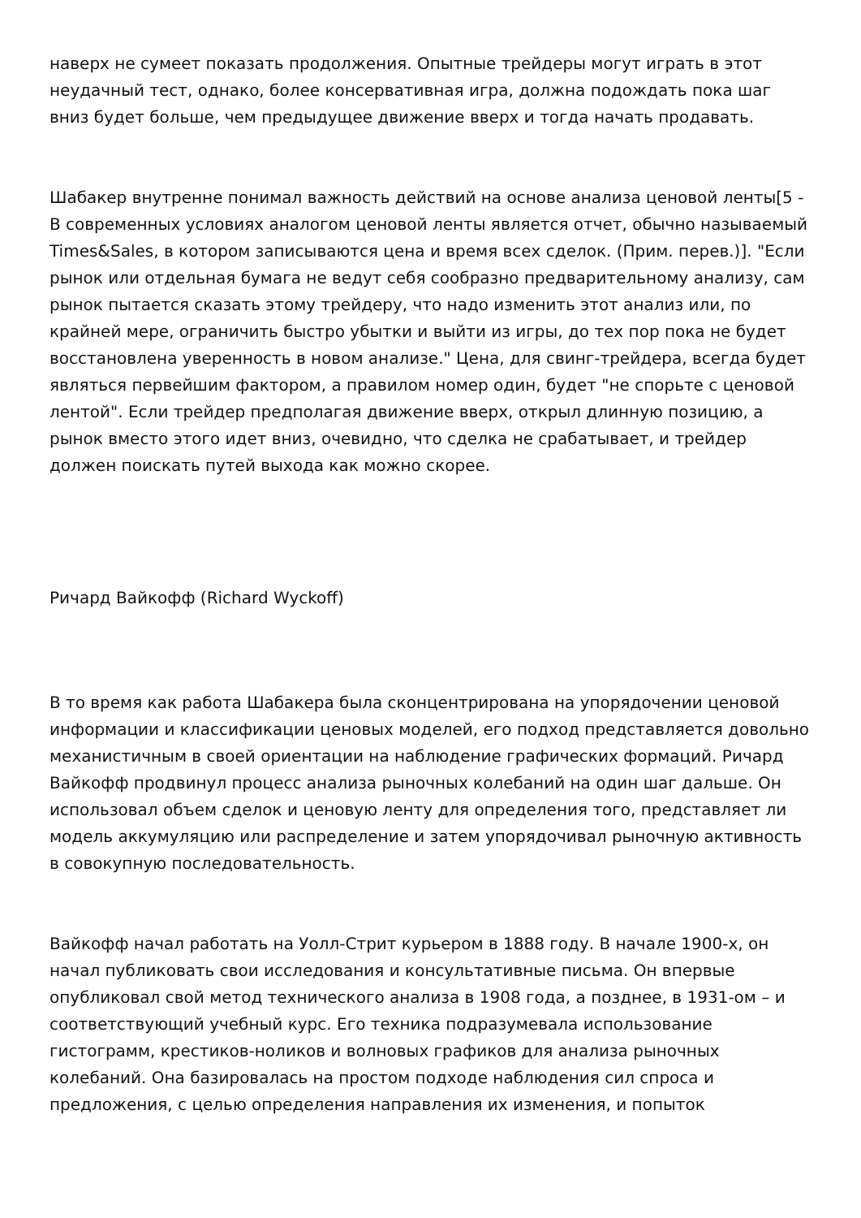наверх не сумеет показать продолжения. Опытные трейдеры могут играть в этот неудачный тест, однако, более консервативная игра, должна подождать пока шаг вниз будет больше, чем предыдущее движение вверх и тогда начать продавать.
Шабакер внутренне понимал важность действий на основе анализа ценовой ленты[5 - В современных условиях аналогом ценовой ленты является отчет, обычно называемый Times&Sales, в котором записываются цена и время всех сделок. (Прим. перев.)]. "Если рынок или отдельная бумага не ведут себя сообразно предварительному анализу, сам рынок пытается сказать этому трейдеру, что надо изменить этот анализ или, по крайней мере, ограничить быстро убытки и выйти из игры, до тех пор пока не будет восстановлена уверенность в новом анализе." Цена, для свинг-трейдера, всегда будет являться первейшим фактором, а правилом номер один, будет "не спорьте с ценовой лентой". Если трейдер предполагая движение вверх, открыл длинную позицию, а рынок вместо этого идет вниз, очевидно, что сделка не срабатывает, и трейдер должен поискать путей выхода как можно скорее.
Ричард Вайкофф (Richard Wyckoff)
В то время как работа Шабакера была сконцентрирована на упорядочении ценовой информации и классификации ценовых моделей, его подход представляется довольно механистичным в своей ориентации на наблюдение графических формаций. Ричард Вайкофф продвинул процесс анализа рыночных колебаний на один шаг дальше. Он использовал объем сделок и ценовую ленту для определения того, представляет ли модель аккумуляцию или распределение и затем упорядочивал рыночную активность в совокупную последовательность.
Вайкофф начал работать на Уолл-Стрит курьером в 1888 году. В начале 1900-х, он начал публиковать свои исследования и консультативные письма. Он впервые опубликовал свой метод технического анализа в 1908 года, а позднее, в 1931-ом – и соответствующий учебный курс. Его техника подразумевала использование гистограмм, крестиков-ноликов и волновых графиков для анализа рыночных колебаний. Она базировалась на простом подходе наблюдения сил спроса и предложения, с целью определения направления их изменения, и попыток